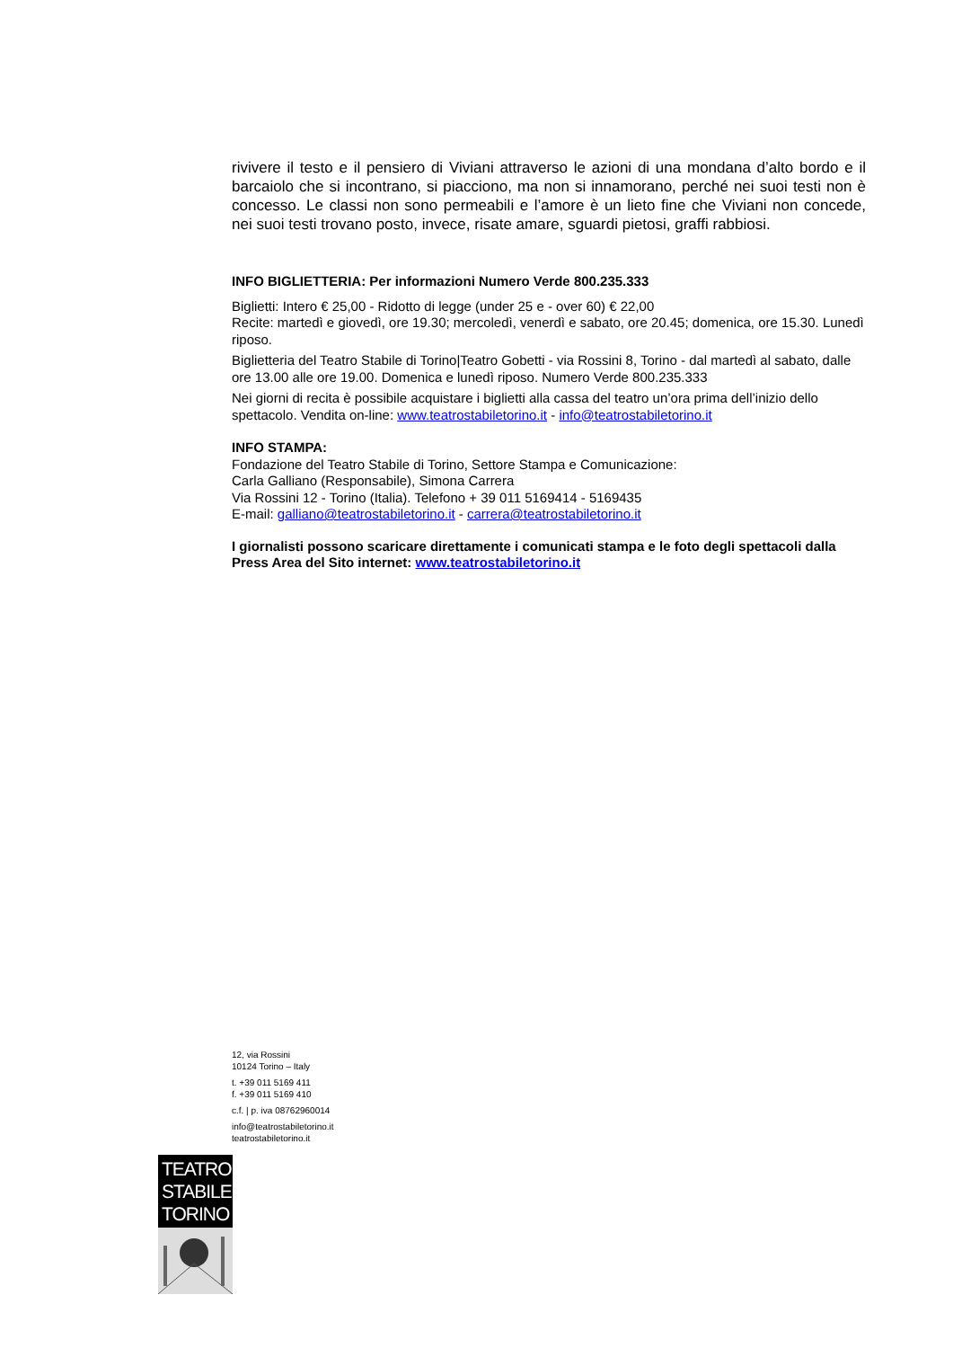rivivere il testo e il pensiero di Viviani attraverso le azioni di una mondana d’alto bordo e il barcaiolo che si incontrano, si piacciono, ma non si innamorano, perché nei suoi testi non è concesso. Le classi non sono permeabili e l’amore è un lieto fine che Viviani non concede, nei suoi testi trovano posto, invece, risate amare, sguardi pietosi, graffi rabbiosi.
INFO BIGLIETTERIA: Per informazioni Numero Verde 800.235.333
Biglietti: Intero € 25,00 - Ridotto di legge (under 25 e - over 60) € 22,00
Recite: martedì e giovedì, ore 19.30; mercoledì, venerdì e sabato, ore 20.45; domenica, ore 15.30. Lunedì riposo.
Biglietteria del Teatro Stabile di Torino|Teatro Gobetti - via Rossini 8, Torino - dal martedì al sabato, dalle ore 13.00 alle ore 19.00. Domenica e lunedì riposo. Numero Verde 800.235.333
Nei giorni di recita è possibile acquistare i biglietti alla cassa del teatro un’ora prima dell’inizio dello spettacolo. Vendita on-line: www.teatrostabiletorino.it - info@teatrostabiletorino.it
INFO STAMPA:
Fondazione del Teatro Stabile di Torino, Settore Stampa e Comunicazione:
Carla Galliano (Responsabile), Simona Carrera
Via Rossini 12 - Torino (Italia). Telefono + 39 011 5169414 - 5169435
E-mail: galliano@teatrostabiletorino.it - carrera@teatrostabiletorino.it
I giornalisti possono scaricare direttamente i comunicati stampa e le foto degli spettacoli dalla Press Area del Sito internet: www.teatrostabiletorino.it
12, via Rossini
10124 Torino – Italy
t. +39 011 5169 411
f. +39 011 5169 410
c.f. | p. iva 08762960014
info@teatrostabiletorino.it
teatrostabiletorino.it
TEATRO
STABILE
TORINO